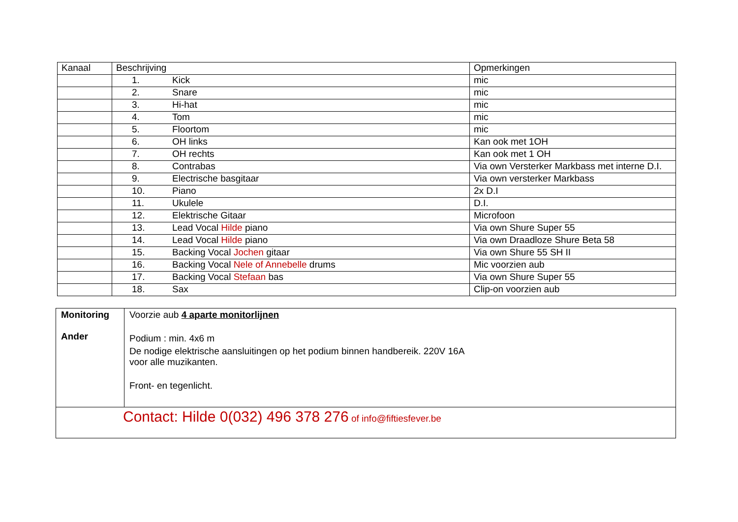| Kanaal | Beschrijving | Opmerkingen |
| --- | --- | --- |
| | 1. Kick | mic |
| | 2. Snare | mic |
| | 3. Hi-hat | mic |
| | 4. Tom | mic |
| | 5. Floortom | mic |
| | 6. OH links | Kan ook met 1OH |
| | 7. OH rechts | Kan ook met 1 OH |
| | 8. Contrabas | Via own Versterker Markbass met interne D.I. |
| | 9. Electrische basgitaar | Via own versterker Markbass |
| | 10. Piano | 2x D.I |
| | 11. Ukulele | D.I. |
| | 12. Elektrische Gitaar | Microfoon |
| | 13. Lead Vocal Hilde piano | Via own Shure Super 55 |
| | 14. Lead Vocal Hilde piano | Via own Draadloze Shure Beta 58 |
| | 15. Backing Vocal Jochen gitaar | Via own Shure 55 SH II |
| | 16. Backing Vocal Nele of Annebelle drums | Mic voorzien aub |
| | 17. Backing Vocal Stefaan bas | Via own Shure Super 55 |
| | 18. Sax | Clip-on voorzien aub |
| Monitoring Ander | Voorzie aub 4 aparte monitorlijnen Podium : min. 4x6 m De nodige elektrische aansluitingen op het podium binnen handbereik. 220V 16A voor alle muzikanten. Front- en tegenlicht. |
| Contact: Hilde 0(032) 496 378 276 of info@fiftiesfever.be | |